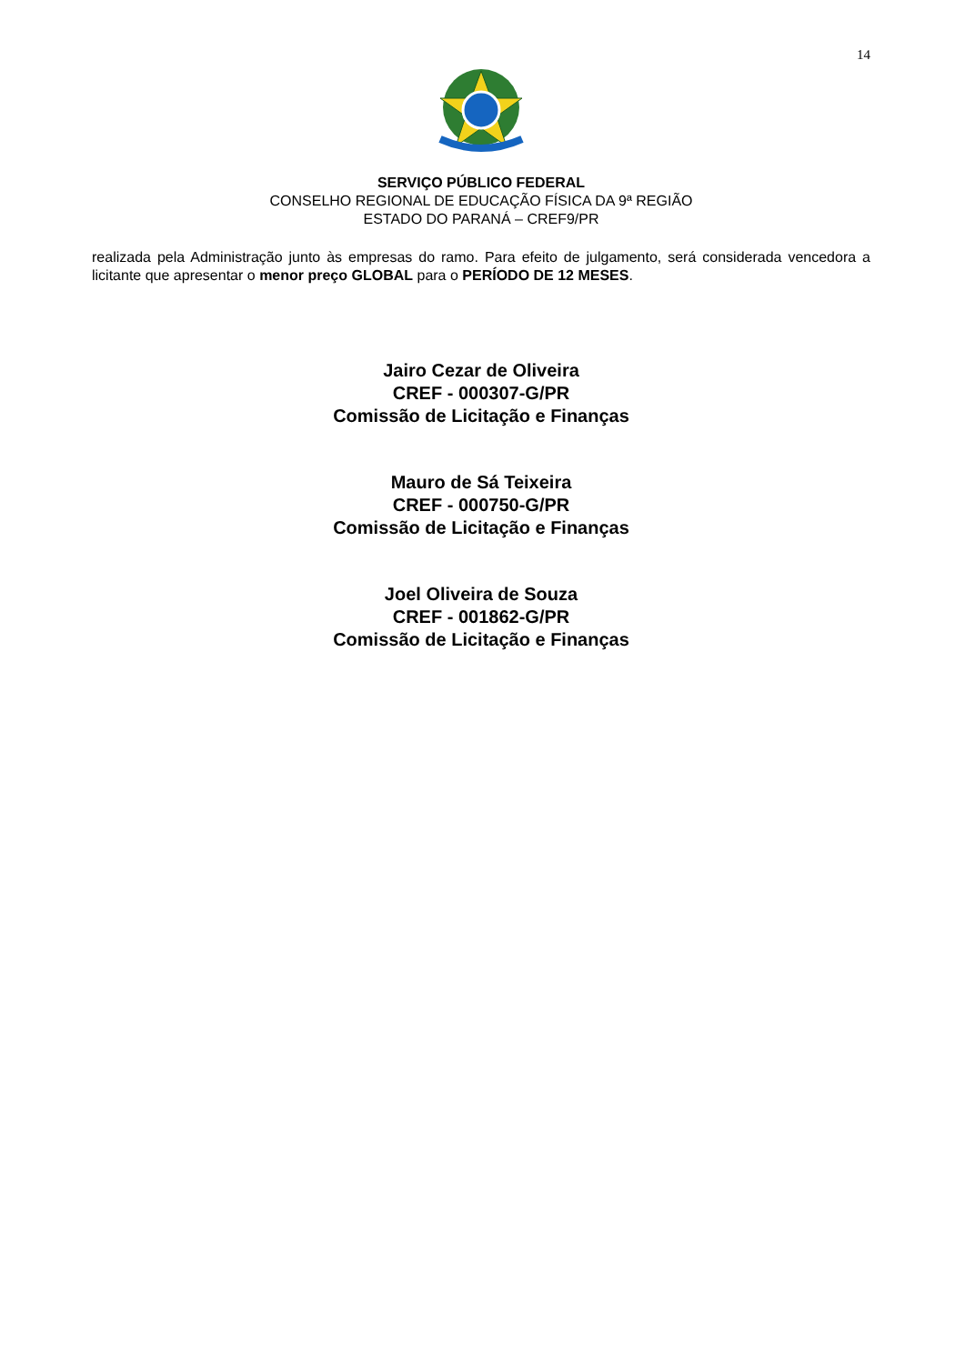14
SERVIÇO PÚBLICO FEDERAL
CONSELHO REGIONAL DE EDUCAÇÃO FÍSICA DA 9ª REGIÃO
ESTADO DO PARANÁ – CREF9/PR
realizada pela Administração junto às empresas do ramo. Para efeito de julgamento, será considerada vencedora a licitante que apresentar o menor preço GLOBAL para o PERÍODO DE 12 MESES.
Jairo Cezar de Oliveira
CREF - 000307-G/PR
Comissão de Licitação e Finanças
Mauro de Sá Teixeira
CREF - 000750-G/PR
Comissão de Licitação e Finanças
Joel Oliveira de Souza
CREF - 001862-G/PR
Comissão de Licitação e Finanças